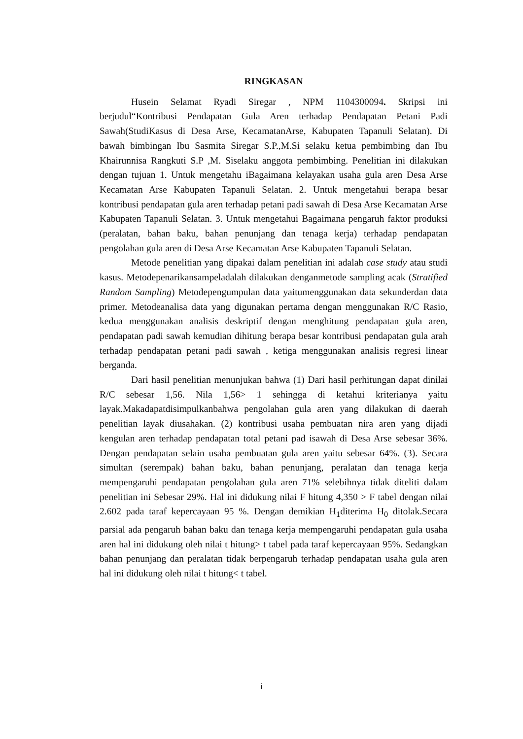RINGKASAN
Husein Selamat Ryadi Siregar , NPM 1104300094. Skripsi ini berjudul“Kontribusi Pendapatan Gula Aren terhadap Pendapatan Petani Padi Sawah(StudiKasus di Desa Arse, KecamatanArse, Kabupaten Tapanuli Selatan). Di bawah bimbingan Ibu Sasmita Siregar S.P.,M.Si selaku ketua pembimbing dan Ibu Khairunnisa Rangkuti S.P ,M. Siselaku anggota pembimbing. Penelitian ini dilakukan dengan tujuan 1. Untuk mengetahu iBagaimana kelayakan usaha gula aren Desa Arse Kecamatan Arse Kabupaten Tapanuli Selatan. 2. Untuk mengetahui berapa besar kontribusi pendapatan gula aren terhadap petani padi sawah di Desa Arse Kecamatan Arse Kabupaten Tapanuli Selatan. 3. Untuk mengetahui Bagaimana pengaruh faktor produksi (peralatan, bahan baku, bahan penunjang dan tenaga kerja) terhadap pendapatan pengolahan gula aren di Desa Arse Kecamatan Arse Kabupaten Tapanuli Selatan.
Metode penelitian yang dipakai dalam penelitian ini adalah case study atau studi kasus. Metodepenarikansampeladalah dilakukan denganmetode sampling acak (Stratified Random Sampling) Metodepengumpulan data yaitumenggunakan data sekunderdan data primer. Metodeanalisa data yang digunakan pertama dengan menggunakan R/C Rasio, kedua menggunakan analisis deskriptif dengan menghitung pendapatan gula aren, pendapatan padi sawah kemudian dihitung berapa besar kontribusi pendapatan gula arah terhadap pendapatan petani padi sawah , ketiga menggunakan analisis regresi linear berganda.
Dari hasil penelitian menunjukan bahwa (1) Dari hasil perhitungan dapat dinilai R/C sebesar 1,56. Nila 1,56> 1 sehingga di ketahui kriterianya yaitu layak.Makadapatdisimpulkanbahwa pengolahan gula aren yang dilakukan di daerah penelitian layak diusahakan. (2) kontribusi usaha pembuatan nira aren yang dijadi kengulan aren terhadap pendapatan total petani pad isawah di Desa Arse sebesar 36%. Dengan pendapatan selain usaha pembuatan gula aren yaitu sebesar 64%. (3). Secara simultan (serempak) bahan baku, bahan penunjang, peralatan dan tenaga kerja mempengaruhi pendapatan pengolahan gula aren 71% selebihnya tidak diteliti dalam penelitian ini Sebesar 29%. Hal ini didukung nilai F hitung 4,350 > F tabel dengan nilai 2.602 pada taraf kepercayaan 95 %. Dengan demikian H<sub>1</sub>diterima H<sub>0</sub> ditolak.Secara parsial ada pengaruh bahan baku dan tenaga kerja mempengaruhi pendapatan gula usaha aren hal ini didukung oleh nilai t hitung> t tabel pada taraf kepercayaan 95%. Sedangkan bahan penunjang dan peralatan tidak berpengaruh terhadap pendapatan usaha gula aren hal ini didukung oleh nilai t hitung< t tabel.
i